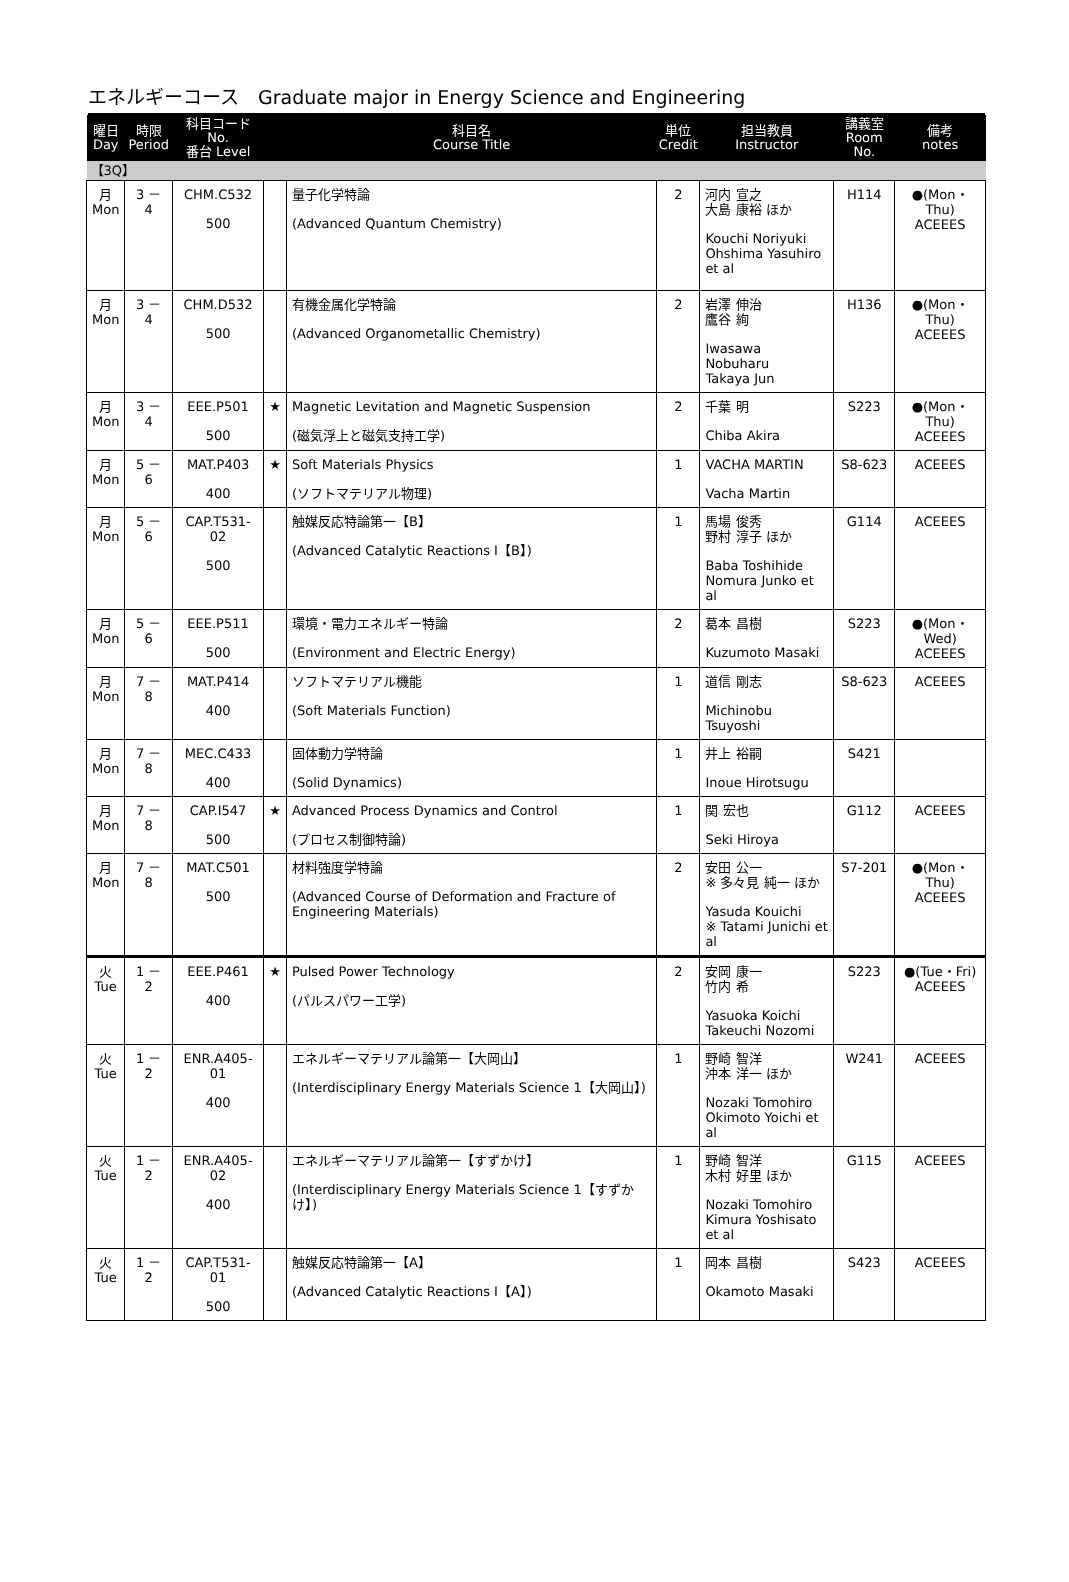エネルギーコース　Graduate major in Energy Science and Engineering
| 曜日 Day | 時限 Period | 科目コード No. 番台 Level | | 科目名 Course Title | 単位 Credit | 担当教員 Instructor | 講義室 Room No. | 備考 notes |
| --- | --- | --- | --- | --- | --- | --- | --- | --- |
| 【3Q】 | | | | | | | | |
| 月 Mon | 3 － 4 | CHM.C532 500 | | 量子化学特論 (Advanced Quantum Chemistry) | 2 | 河内 宣之 大島 康裕 ほか Kouchi Noriyuki Ohshima Yasuhiro et al | H114 | ●(Mon・Thu) ACEEES |
| 月 Mon | 3 － 4 | CHM.D532 500 | | 有機金属化学特論 (Advanced Organometallic Chemistry) | 2 | 岩澤 伸治 鷹谷 絢 Iwasawa Nobuharu Takaya Jun | H136 | ●(Mon・Thu) ACEEES |
| 月 Mon | 3 － 4 | EEE.P501 500 | ★ | Magnetic Levitation and Magnetic Suspension (磁気浮上と磁気支持工学) | 2 | 千葉 明 Chiba Akira | S223 | ●(Mon・Thu) ACEEES |
| 月 Mon | 5 － 6 | MAT.P403 400 | ★ | Soft Materials Physics (ソフトマテリアル物理) | 1 | VACHA MARTIN Vacha Martin | S8-623 | ACEEES |
| 月 Mon | 5 － 6 | CAP.T531-02 500 | | 触媒反応特論第一【B】 (Advanced Catalytic Reactions I【B】) | 1 | 馬場 俊秀 野村 淳子 ほか Baba Toshihide Nomura Junko et al | G114 | ACEEES |
| 月 Mon | 5 － 6 | EEE.P511 500 | | 環境・電力エネルギー特論 (Environment and Electric Energy) | 2 | 葛本 昌樹 Kuzumoto Masaki | S223 | ●(Mon・Wed) ACEEES |
| 月 Mon | 7 － 8 | MAT.P414 400 | | ソフトマテリアル機能 (Soft Materials Function) | 1 | 道信 剛志 Michinobu Tsuyoshi | S8-623 | ACEEES |
| 月 Mon | 7 － 8 | MEC.C433 400 | | 固体動力学特論 (Solid Dynamics) | 1 | 井上 裕嗣 Inoue Hirotsugu | S421 | |
| 月 Mon | 7 － 8 | CAP.I547 500 | ★ | Advanced Process Dynamics and Control (プロセス制御特論) | 1 | 関 宏也 Seki Hiroya | G112 | ACEEES |
| 月 Mon | 7 － 8 | MAT.C501 500 | | 材料強度学特論 (Advanced Course of Deformation and Fracture of Engineering Materials) | 2 | 安田 公一 ※ 多々見 純一 ほか Yasuda Kouichi ※ Tatami Junichi et al | S7-201 | ●(Mon・Thu) ACEEES |
| 火 Tue | 1 － 2 | EEE.P461 400 | ★ | Pulsed Power Technology (パルスパワー工学) | 2 | 安岡 康一 竹内 希 Yasuoka Koichi Takeuchi Nozomi | S223 | ●(Tue・Fri) ACEEES |
| 火 Tue | 1 － 2 | ENR.A405-01 400 | | エネルギーマテリアル論第一【大岡山】 (Interdisciplinary Energy Materials Science 1【大岡山】) | 1 | 野崎 智洋 沖本 洋一 ほか Nozaki Tomohiro Okimoto Yoichi et al | W241 | ACEEES |
| 火 Tue | 1 － 2 | ENR.A405-02 400 | | エネルギーマテリアル論第一【すずかけ】 (Interdisciplinary Energy Materials Science 1【すずかけ】) | 1 | 野崎 智洋 木村 好里 ほか Nozaki Tomohiro Kimura Yoshisato et al | G115 | ACEEES |
| 火 Tue | 1 － 2 | CAP.T531-01 500 | | 触媒反応特論第一【A】 (Advanced Catalytic Reactions I【A】) | 1 | 岡本 昌樹 Okamoto Masaki | S423 | ACEEES |